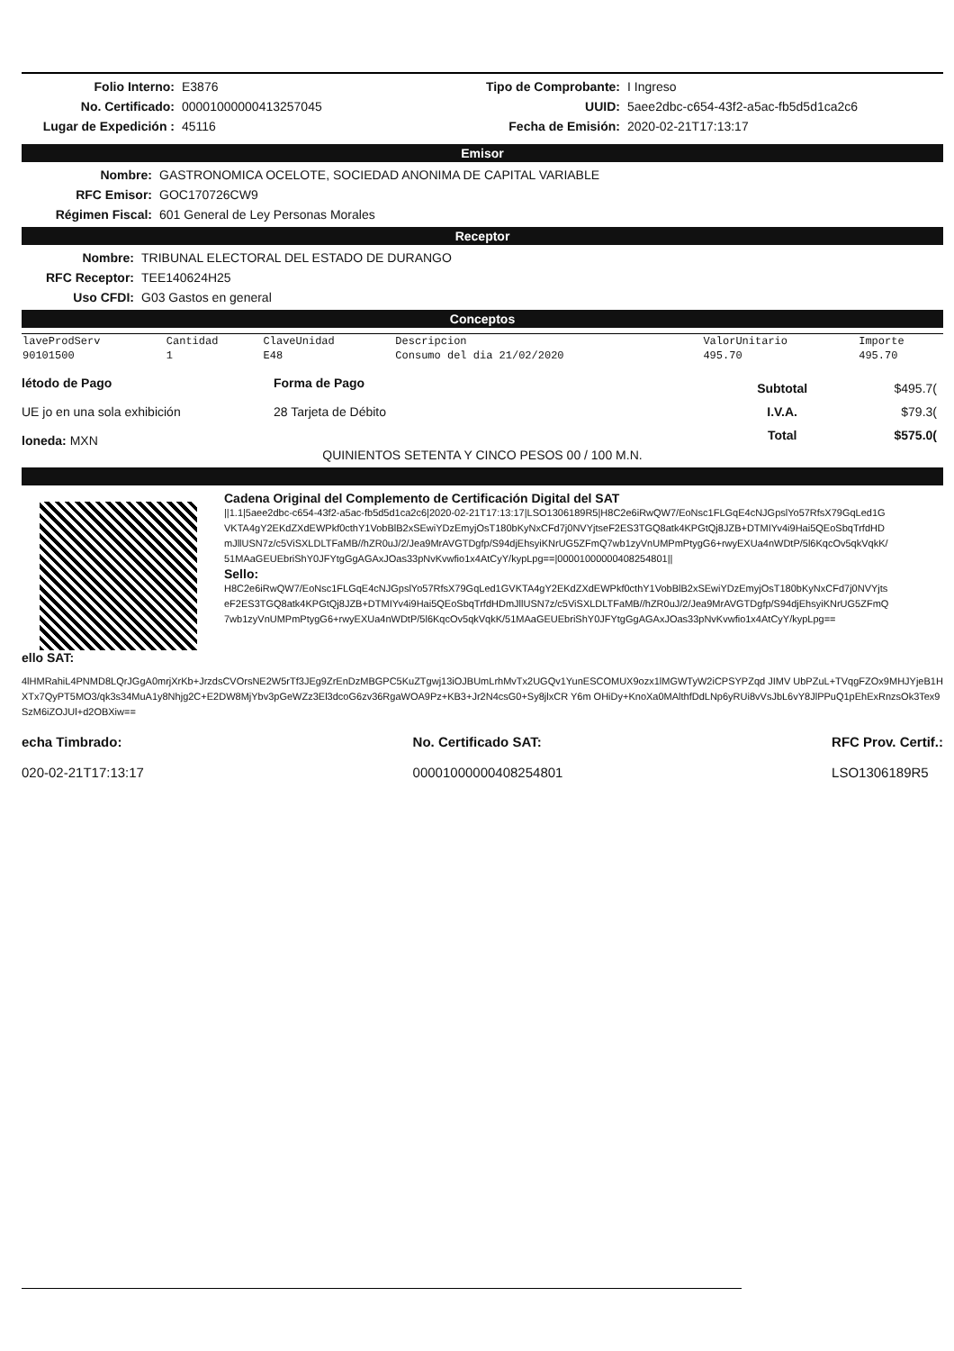Folio Interno: E3876
No. Certificado: 00001000000413257045
Lugar de Expedición : 45116
Tipo de Comprobante: I Ingreso
UUID: 5aee2dbc-c654-43f2-a5ac-fb5d5d1ca2c6
Fecha de Emisión: 2020-02-21T17:13:17
Emisor
Nombre: GASTRONOMICA OCELOTE, SOCIEDAD ANONIMA DE CAPITAL VARIABLE
RFC Emisor: GOC170726CW9
Régimen Fiscal: 601 General de Ley Personas Morales
Receptor
Nombre: TRIBUNAL ELECTORAL DEL ESTADO DE DURANGO
RFC Receptor: TEE140624H25
Uso CFDI: G03 Gastos en general
Conceptos
| laveProdServ | Cantidad | ClaveUnidad | Descripcion | ValorUnitario | Importe |
| --- | --- | --- | --- | --- | --- |
| 90101500 | 1 | E48 | Consumo del dia 21/02/2020 | 495.70 | 495.70 |
létodo de Pago
UE jo en una sola exhibición
loneda: MXN
Forma de Pago
28 Tarjeta de Débito
| Subtotal | $495.7( |
| I.V.A. | $79.3( |
| Total | $575.0( |
QUINIENTOS SETENTA Y CINCO PESOS 00 / 100 M.N.
Cadena Original del Complemento de Certificación Digital del SAT
||1.1|5aee2dbc-c654-43f2-a5ac-fb5d5d1ca2c6|2020-02-21T17:13:17|LSO1306189R5|H8C2e6iRwQW7/EoNsc1FLGqE4cNJGpslYo57RfsX79GqLed1GVKTA4gY2EKdZXdEWPkf0cthY1VobBlB2xSEwiYDzEmyjOsT180bKyNxCFd7j0NVYjtseF2ES3TGQ8atk4KPGtQj8JZB+DTMIYv4i9Hai5QEoSbqTrfdHDmJllUSN7z/c5ViSXLDLTFaMB//hZR0uJ/2/Jea9MrAVGTDgfp/S94djEhsyiKNrUG5ZFmQ7wb1zyVnUMPmPtygG6+rwyEXUa4nWDtP/5l6KqcOv5qkVqkK/51MAaGEUEbriShY0JFYtgGgAGAxJOas33pNvKvwfio1x4AtCyY/kypLpg==|00001000000408254801||
Sello:
H8C2e6iRwQW7/EoNsc1FLGqE4cNJGpslYo57RfsX79GqLed1GVKTA4gY2EKdZXdEWPkf0cthY1VobBlB2xSEwiYDzEmyjOsT180bKyNxCFd7j0NVYjtseF2ES3TGQ8atk4KPGtQj8JZB+DTMIYv4i9Hai5QEoSbqTrfdHDmJllUSN7z/c5ViSXLDLTFaMB//hZR0uJ/2/Jea9MrAVGTDgfp/S94djEhsyiKNrUG5ZFmQ7wb1zyVnUMPmPtygG6+rwyEXUa4nWDtP/5l6KqcOv5qkVqkK/51MAaGEUEbriShY0JFYtgGgAGAxJOas33pNvKvwfio1x4AtCyY/kypLpg==
ello SAT:
4lHMRahiL4PNMD8LQrJGgA0mrjXrKb+JrzdsCVOrsNE2W5rTf3JEg9ZrEnDzMBGPC5KuZTgwj13iOJBUmLrhMvTx2UGQv1YunESCOMUX9ozx1lMGWTyW2iCPSYPZqd JIMV UbPZuL+TVqgFZOx9MHJYjeB1HXTx7QyPT5MO3/qk3s34MuA1y8Nhjg2C+E2DW8MjYbv3pGeWZz3El3dcoG6zv36RgaWOA9Pz+KB3+Jr2N4csG0+Sy8jlxCR Y6m OHiDy+KnoXa0MAlthfDdLNp6yRUi8vVsJbL6vY8JlPPuQ1pEhExRnzsOk3Tex9SzM6iZOJUl+d2OBXiw==
echa Timbrado:
020-02-21T17:13:17
No. Certificado SAT:
00001000000408254801
RFC Prov. Certif.:
LSO1306189R5